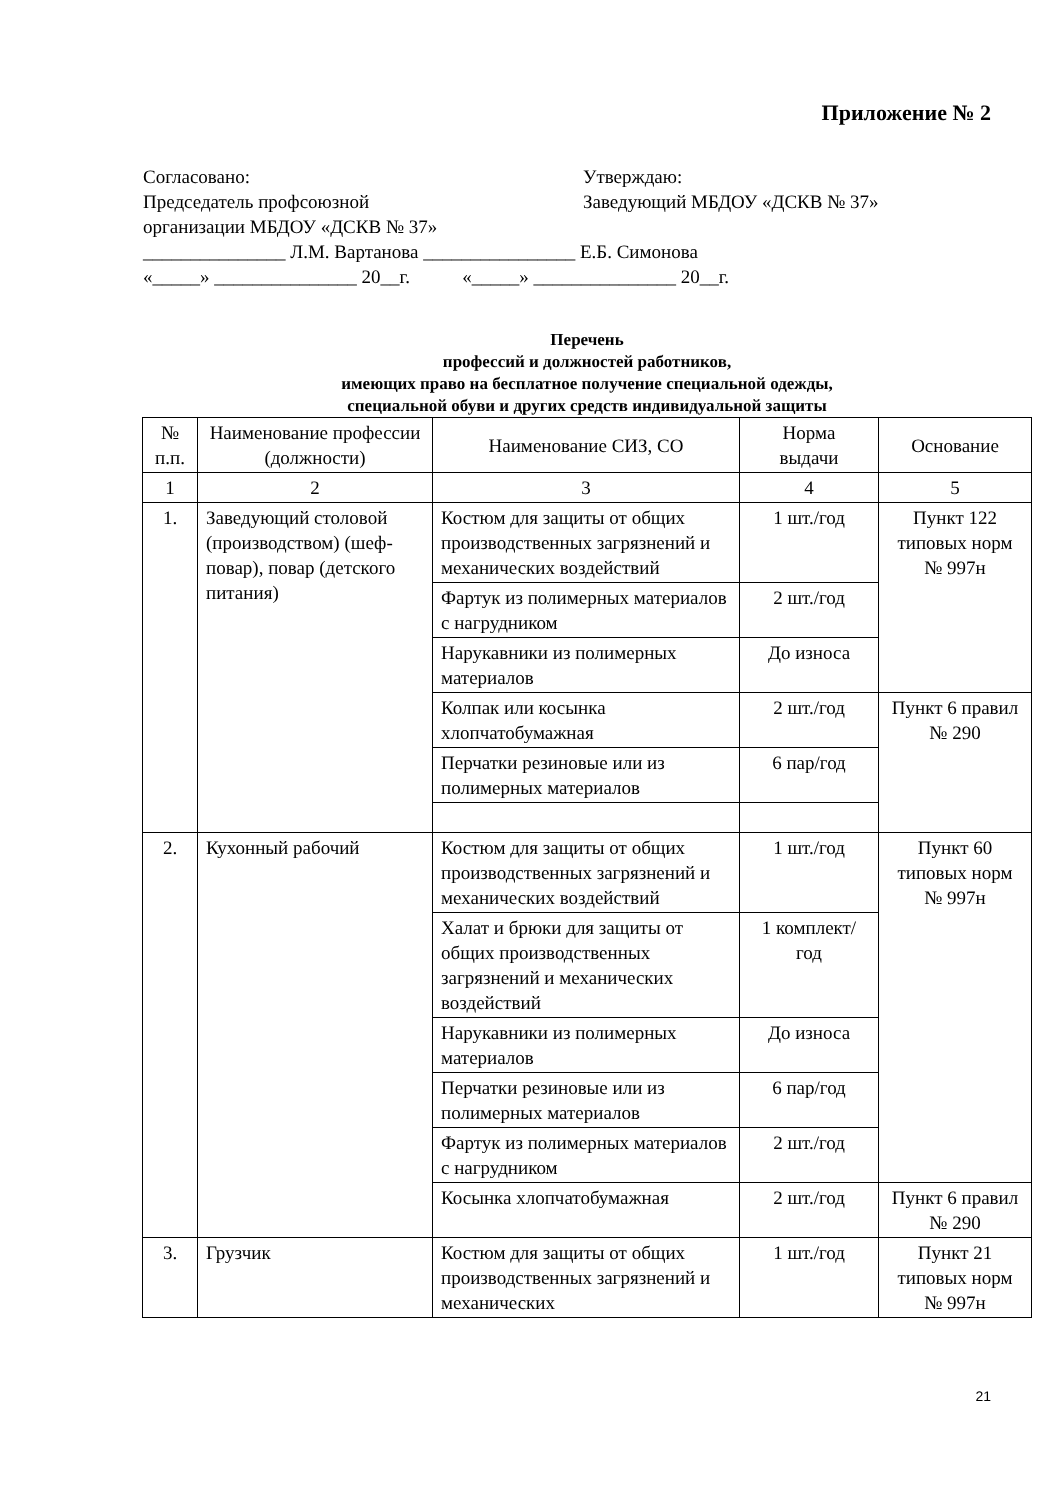Приложение № 2
Согласовано:
Председатель профсоюзной
организации МБДОУ «ДСКВ № 37»
Утверждаю:
Заведующий МБДОУ «ДСКВ № 37»
_______________ Л.М. Вартанова ________________ Е.Б. Симонова
«_____» _______________ 20__г. «_____» _______________ 20__г.
Перечень
профессий и должностей работников,
имеющих право на бесплатное получение специальной одежды,
специальной обуви и других средств индивидуальной защиты
| № п.п. | Наименование профессии (должности) | Наименование СИЗ, СО | Норма выдачи | Основание |
| --- | --- | --- | --- | --- |
| 1 | 2 | 3 | 4 | 5 |
| 1. | Заведующий столовой (производством) (шеф-повар), повар (детского питания) | Костюм для защиты от общих производственных загрязнений и механических воздействий | 1 шт./год | Пункт 122 типовых норм № 997н |
| | | Фартук из полимерных материалов с нагрудником | 2 шт./год | |
| | | Нарукавники из полимерных материалов | До износа | |
| | | Колпак или косынка хлопчатобумажная | 2 шт./год | Пункт 6 правил № 290 |
| | | Перчатки резиновые или из полимерных материалов | 6 пар/год | |
| 2. | Кухонный рабочий | Костюм для защиты от общих производственных загрязнений и механических воздействий | 1 шт./год | Пункт 60 типовых норм № 997н |
| | | Халат и брюки для защиты от общих производственных загрязнений и механических воздействий | 1 комплект/ год | |
| | | Нарукавники из полимерных материалов | До износа | |
| | | Перчатки резиновые или из полимерных материалов | 6 пар/год | |
| | | Фартук из полимерных материалов с нагрудником | 2 шт./год | |
| | | Косынка хлопчатобумажная | 2 шт./год | Пункт 6 правил № 290 |
| 3. | Грузчик | Костюм для защиты от общих производственных загрязнений и механических | 1 шт./год | Пункт 21 типовых норм № 997н |
21